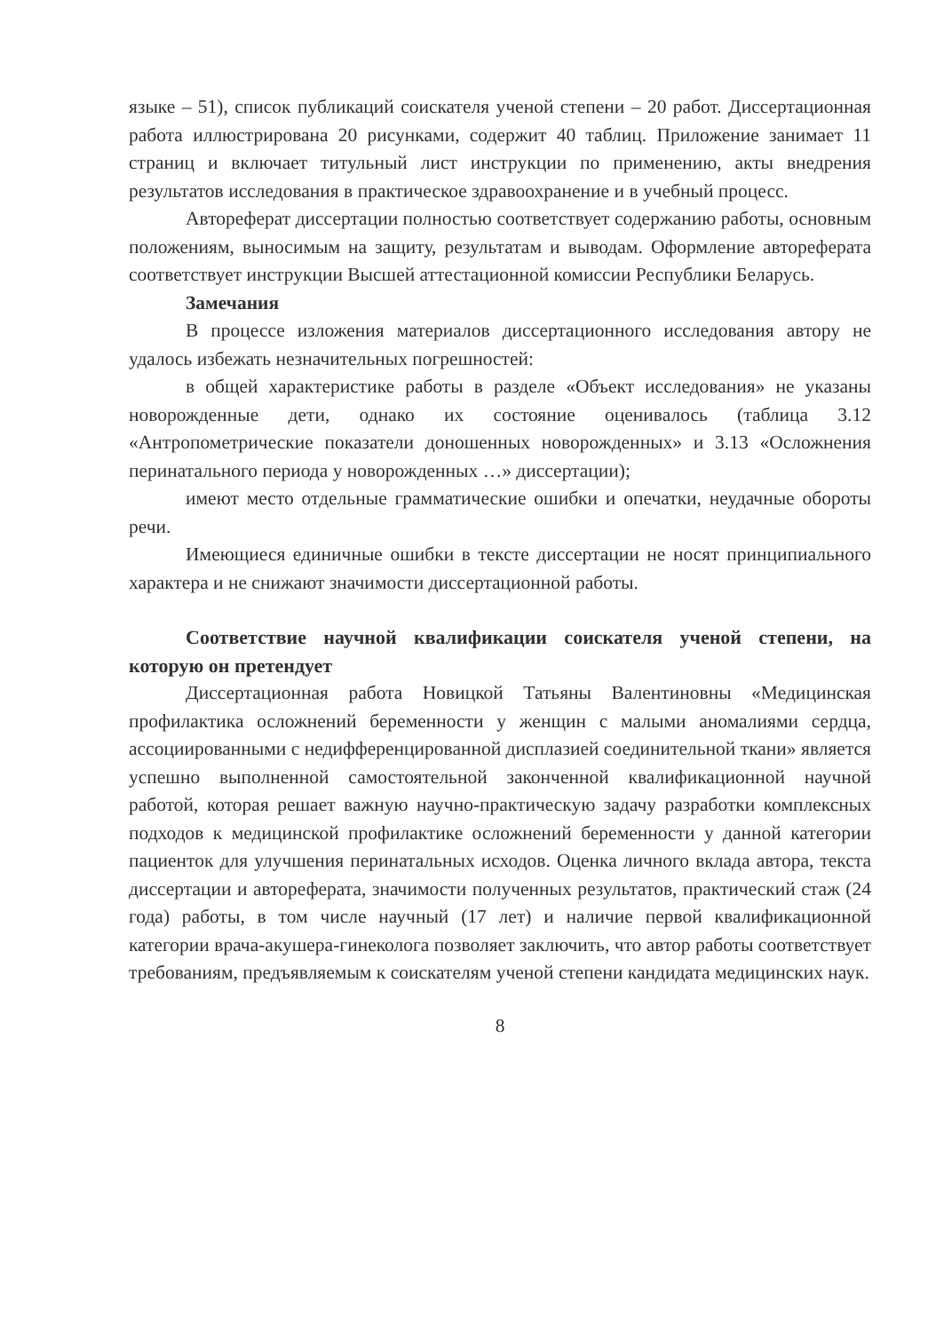языке – 51), список публикаций соискателя ученой степени – 20 работ. Диссертационная работа иллюстрирована 20 рисунками, содержит 40 таблиц. Приложение занимает 11 страниц и включает титульный лист инструкции по применению, акты внедрения результатов исследования в практическое здравоохранение и в учебный процесс.
Автореферат диссертации полностью соответствует содержанию работы, основным положениям, выносимым на защиту, результатам и выводам. Оформление автореферата соответствует инструкции Высшей аттестационной комиссии Республики Беларусь.
Замечания
В процессе изложения материалов диссертационного исследования автору не удалось избежать незначительных погрешностей:
в общей характеристике работы в разделе «Объект исследования» не указаны новорожденные дети, однако их состояние оценивалось (таблица 3.12 «Антропометрические показатели доношенных новорожденных» и 3.13 «Осложнения перинатального периода у новорожденных …» диссертации);
имеют место отдельные грамматические ошибки и опечатки, неудачные обороты речи.
Имеющиеся единичные ошибки в тексте диссертации не носят принципиального характера и не снижают значимости диссертационной работы.
Соответствие научной квалификации соискателя ученой степени, на которую он претендует
Диссертационная работа Новицкой Татьяны Валентиновны «Медицинская профилактика осложнений беременности у женщин с малыми аномалиями сердца, ассоциированными с недифференцированной дисплазией соединительной ткани» является успешно выполненной самостоятельной законченной квалификационной научной работой, которая решает важную научно-практическую задачу разработки комплексных подходов к медицинской профилактике осложнений беременности у данной категории пациенток для улучшения перинатальных исходов. Оценка личного вклада автора, текста диссертации и автореферата, значимости полученных результатов, практический стаж (24 года) работы, в том числе научный (17 лет) и наличие первой квалификационной категории врача-акушера-гинеколога позволяет заключить, что автор работы соответствует требованиям, предъявляемым к соискателям ученой степени кандидата медицинских наук.
8